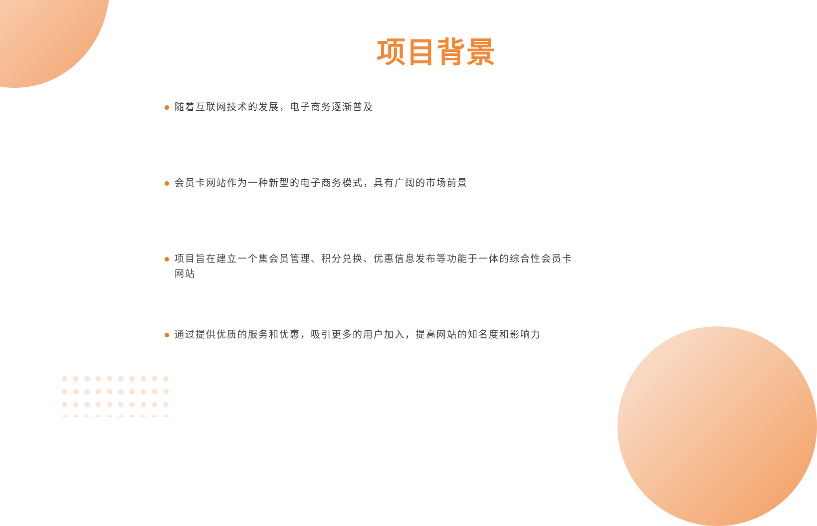项目背景
随着互联网技术的发展，电子商务逐渐普及
会员卡网站作为一种新型的电子商务模式，具有广阔的市场前景
项目旨在建立一个集会员管理、积分兑换、优惠信息发布等功能于一体的综合性会员卡网站
通过提供优质的服务和优惠，吸引更多的用户加入，提高网站的知名度和影响力